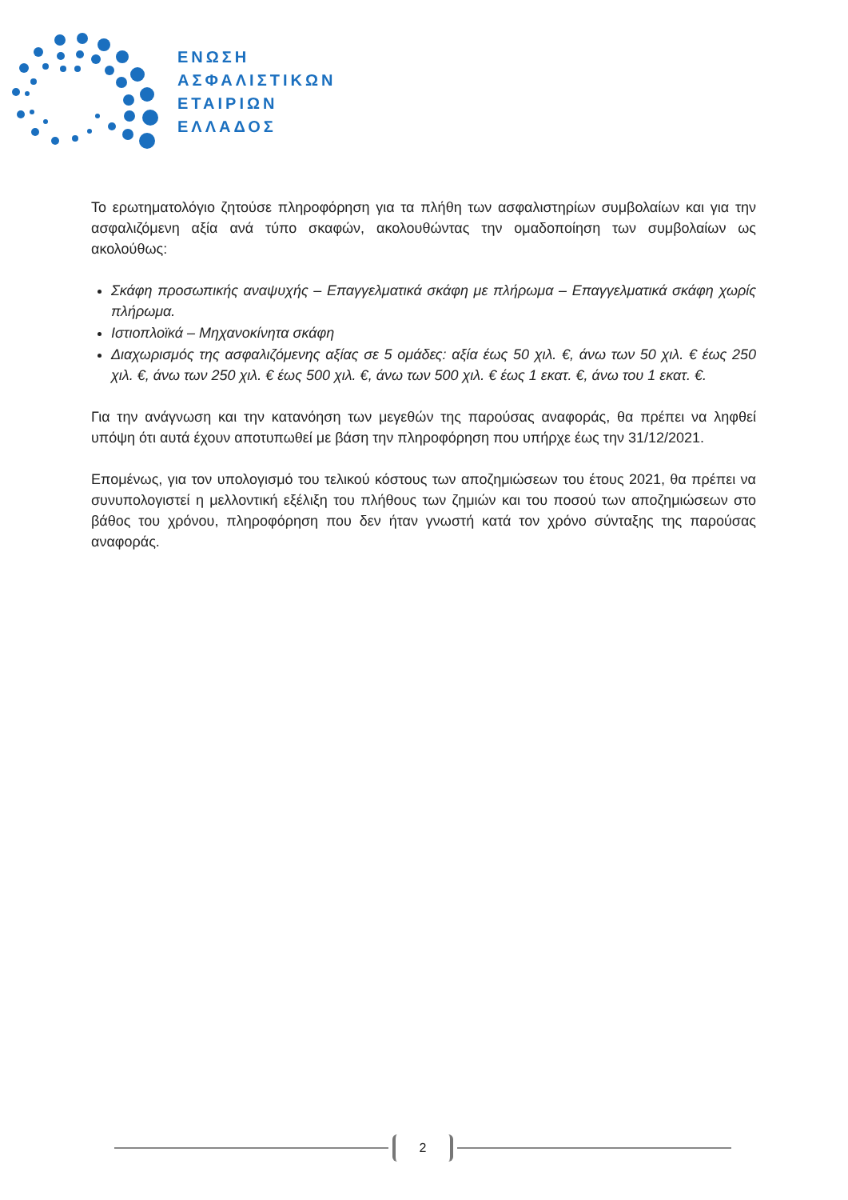ΕΝΩΣΗ
ΑΣΦΑΛΙΣΤΙΚΩΝ
ΕΤΑΙΡΙΩΝ
ΕΛΛΑΔΟΣ
Το ερωτηματολόγιο ζητούσε πληροφόρηση για τα πλήθη των ασφαλιστηρίων συμβολαίων και για την ασφαλιζόμενη αξία ανά τύπο σκαφών, ακολουθώντας την ομαδοποίηση των συμβολαίων ως ακολούθως:
Σκάφη προσωπικής αναψυχής – Επαγγελματικά σκάφη με πλήρωμα – Επαγγελματικά σκάφη χωρίς πλήρωμα.
Ιστιοπλοϊκά – Μηχανοκίνητα σκάφη
Διαχωρισμός της ασφαλιζόμενης αξίας σε 5 ομάδες: αξία έως 50 χιλ. €, άνω των 50 χιλ. € έως 250 χιλ. €, άνω των 250 χιλ. € έως 500 χιλ. €, άνω των 500 χιλ. € έως 1 εκατ. €, άνω του 1 εκατ. €.
Για την ανάγνωση και την κατανόηση των μεγεθών της παρούσας αναφοράς, θα πρέπει να ληφθεί υπόψη ότι αυτά έχουν αποτυπωθεί με βάση την πληροφόρηση που υπήρχε έως την 31/12/2021.
Επομένως, για τον υπολογισμό του τελικού κόστους των αποζημιώσεων του έτους 2021, θα πρέπει να συνυπολογιστεί η μελλοντική εξέλιξη του πλήθους των ζημιών και του ποσού των αποζημιώσεων στο βάθος του χρόνου, πληροφόρηση που δεν ήταν γνωστή κατά τον χρόνο σύνταξης της παρούσας αναφοράς.
2